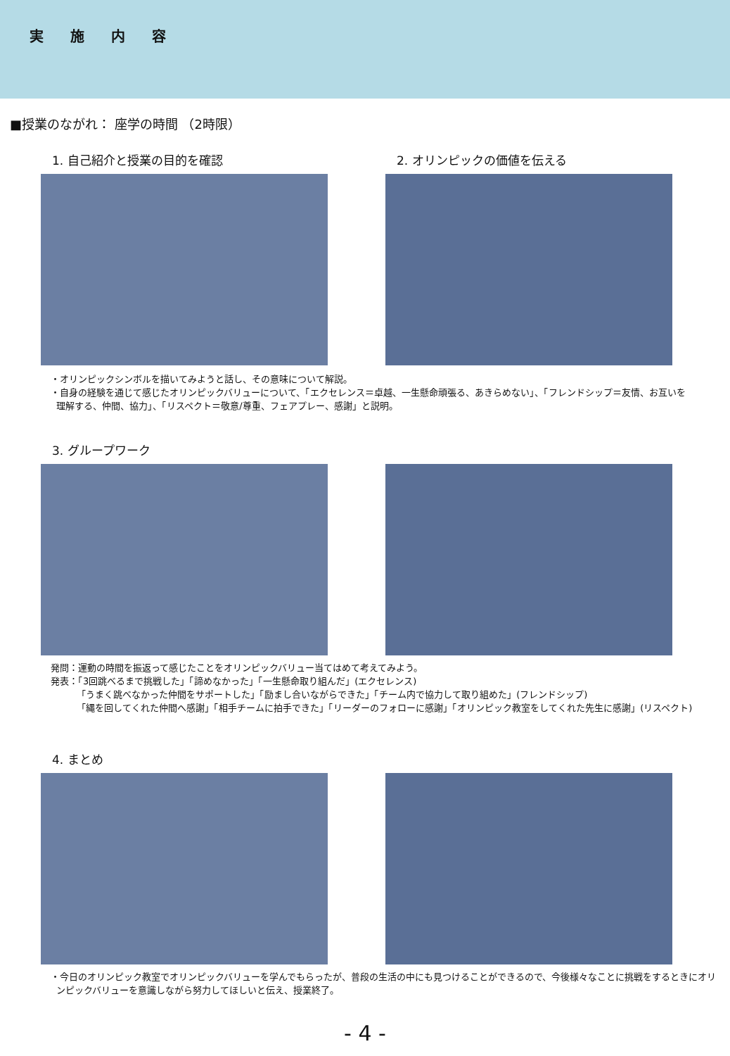実施内容
■授業のながれ： 座学の時間 （2時限）
1. 自己紹介と授業の目的を確認 2. オリンピックの価値を伝える
・オリンピックシンボルを描いてみようと話し、その意味について解説。
・自身の経験を通じて感じたオリンピックバリューについて、「エクセレンス＝卓越、一生懸命頑張る、あきらめない」、「フレンドシップ＝友情、お互いを
理解する、仲間、協力」、「リスペクト＝敬意/尊重、フェアプレー、感謝」と説明。
3. グループワーク
発問：運動の時間を振返って感じたことをオリンピックバリュー当てはめて考えてみよう。
発表：「3回跳べるまで挑戦した」「諦めなかった」「一生懸命取り組んだ」(エクセレンス)
「うまく跳べなかった仲間をサポートした」「励まし合いながらできた」「チーム内で協力して取り組めた」(フレンドシップ)
「縄を回してくれた仲間へ感謝」「相手チームに拍手できた」「リーダーのフォローに感謝」「オリンピック教室をしてくれた先生に感謝」(リスペクト)
4. まとめ
・今日のオリンピック教室でオリンピックバリューを学んでもらったが、普段の生活の中にも見つけることができるので、今後様々なことに挑戦をするときにオリ
ンピックバリューを意識しながら努力してほしいと伝え、授業終了。
- 4 -